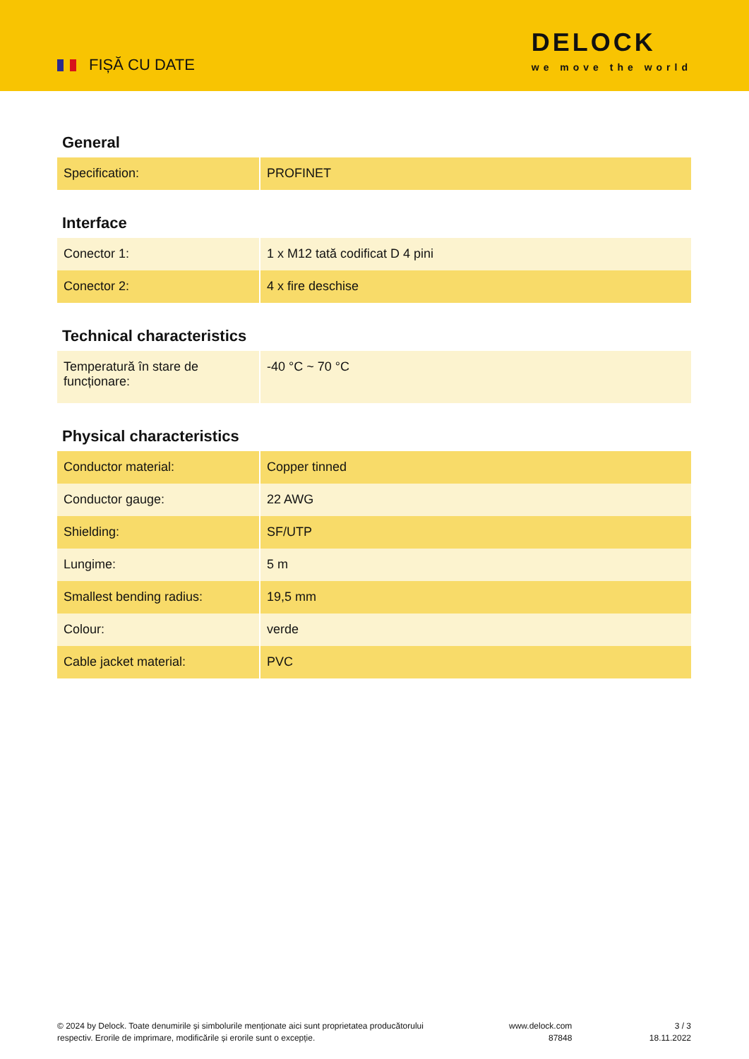FIȘĂ CU DATE
DELOCK
we move the world
General
| Specification: | PROFINET |
Interface
| Conector 1: | 1 x M12 tată codificat D 4 pini |
| Conector 2: | 4 x fire deschise |
Technical characteristics
| Temperatură în stare de funcționare: | -40 °C ~ 70 °C |
Physical characteristics
| Conductor material: | Copper tinned |
| Conductor gauge: | 22 AWG |
| Shielding: | SF/UTP |
| Lungime: | 5 m |
| Smallest bending radius: | 19,5 mm |
| Colour: | verde |
| Cable jacket material: | PVC |
© 2024 by Delock. Toate denumirile și simbolurile menționate aici sunt proprietatea producătorului respectiv. Erorile de imprimare, modificările și erorile sunt o excepție.
www.delock.com
87848
3 / 3
18.11.2022